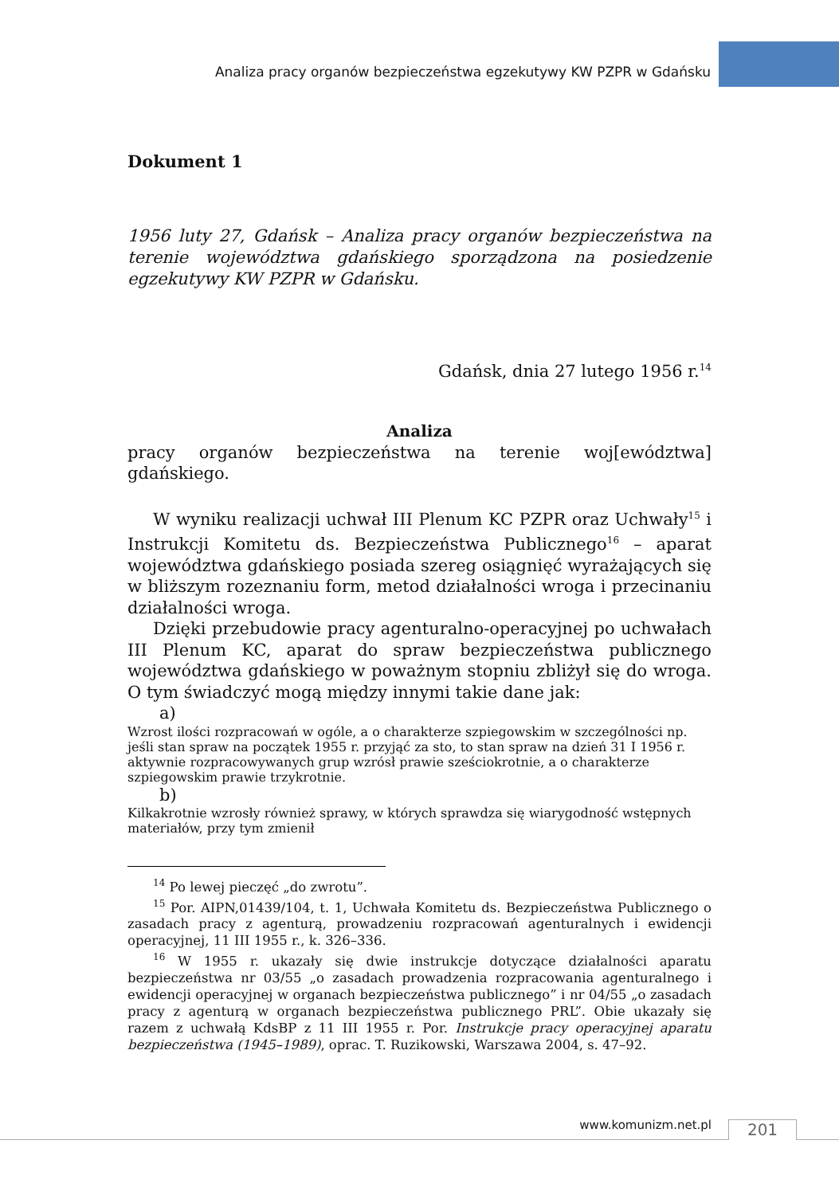Analiza pracy organów bezpieczeństwa egzekutywy KW PZPR w Gdańsku
Dokument 1
1956 luty 27, Gdańsk – Analiza pracy organów bezpieczeństwa na terenie województwa gdańskiego sporządzona na posiedzenie egzekutywy KW PZPR w Gdańsku.
Gdańsk, dnia 27 lutego 1956 r.<sup>14</sup>
Analiza
pracy organów bezpieczeństwa na terenie woj[ewództwa] gdańskiego.
W wyniku realizacji uchwał III Plenum KC PZPR oraz Uchwały<sup>15</sup> i Instrukcji Komitetu ds. Bezpieczeństwa Publicznego<sup>16</sup> – aparat województwa gdańskiego posiada szereg osiągnięć wyrażających się w bliższym rozeznaniu form, metod działalności wroga i przecinaniu działalności wroga.
Dzięki przebudowie pracy agenturalno-operacyjnej po uchwałach III Plenum KC, aparat do spraw bezpieczeństwa publicznego województwa gdańskiego w poważnym stopniu zbliżył się do wroga. O tym świadczyć mogą między innymi takie dane jak:
a)
Wzrost ilości rozpracowań w ogóle, a o charakterze szpiegowskim w szczególności np. jeśli stan spraw na początek 1955 r. przyjąć za sto, to stan spraw na dzień 31 I 1956 r. aktywnie rozpracowywanych grup wzrósł prawie sześciokrotnie, a o charakterze szpiegowskim prawie trzykrotnie.
b)
Kilkakrotnie wzrosły również sprawy, w których sprawdza się wiarygodność wstępnych materiałów, przy tym zmienił
<sup>14</sup> Po lewej pieczęć „do zwrotu”.
<sup>15</sup> Por. AIPN,01439/104, t. 1, Uchwała Komitetu ds. Bezpieczeństwa Publicznego o zasadach pracy z agenturą, prowadzeniu rozpracowań agenturalnych i ewidencji operacyjnej, 11 III 1955 r., k. 326–336.
<sup>16</sup> W 1955 r. ukazały się dwie instrukcje dotyczące działalności aparatu bezpieczeństwa nr 03/55 „o zasadach prowadzenia rozpracowania agenturalnego i ewidencji operacyjnej w organach bezpieczeństwa publicznego” i nr 04/55 „o zasadach pracy z agenturą w organach bezpieczeństwa publicznego PRL”. Obie ukazały się razem z uchwałą KdsBP z 11 III 1955 r. Por. Instrukcje pracy operacyjnej aparatu bezpieczeństwa (1945–1989), oprac. T. Ruzikowski, Warszawa 2004, s. 47–92.
www.komunizm.net.pl 201